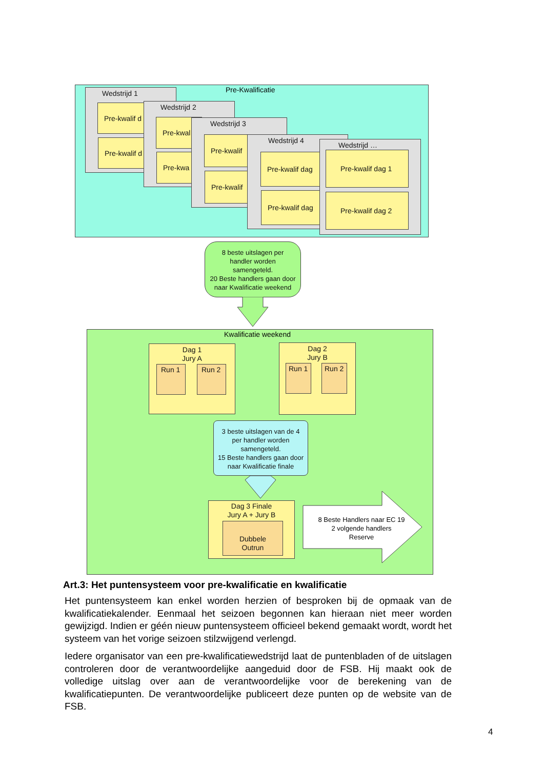Pre-Kwalificatie
Wedstrijd 1
Pre-kwalif d
Pre-kwalif d
Wedstrijd 2
Pre-kwal
Pre-kwa
Wedstrijd 3
Pre-kwalif
Pre-kwalif
Wedstrijd 4
Pre-kwalif dag
Pre-kwalif dag
Wedstrijd …
Pre-kwalif dag 1
Pre-kwalif dag 2
8 beste uitslagen per
handler worden
samengeteld.
20 Beste handlers gaan door
naar Kwalificatie weekend
Kwalificatie weekend
Dag 1
Jury A
Run 1 Run 2
Dag 2
Jury B
Run 1 Run 2
3 beste uitslagen van de 4
per handler worden
samengeteld.
15 Beste handlers gaan door
naar Kwalificatie finale
Dag 3 Finale
Jury A + Jury B
Dubbele
Outrun
8 Beste Handlers naar EC 19
2 volgende handlers
Reserve
Art.3: Het puntensysteem voor pre-kwalificatie en kwalificatie
Het puntensysteem kan enkel worden herzien of besproken bij de opmaak van de kwalificatiekalender. Eenmaal het seizoen begonnen kan hieraan niet meer worden gewijzigd. Indien er géén nieuw puntensysteem officieel bekend gemaakt wordt, wordt het systeem van het vorige seizoen stilzwijgend verlengd.
Iedere organisator van een pre-kwalificatiewedstrijd laat de puntenbladen of de uitslagen controleren door de verantwoordelijke aangeduid door de FSB. Hij maakt ook de volledige uitslag over aan de verantwoordelijke voor de berekening van de kwalificatiepunten. De verantwoordelijke publiceert deze punten op de website van de FSB.
4